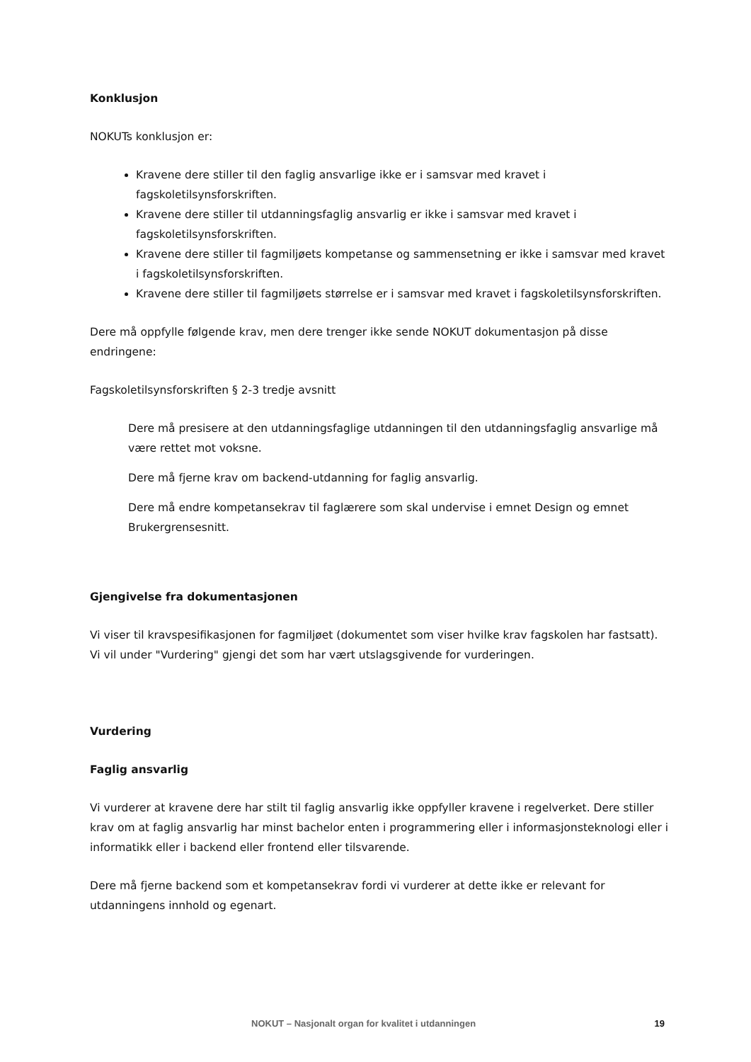Konklusjon
NOKUTs konklusjon er:
Kravene dere stiller til den faglig ansvarlige ikke er i samsvar med kravet i fagskoletilsynsforskriften.
Kravene dere stiller til utdanningsfaglig ansvarlig er ikke i samsvar med kravet i fagskoletilsynsforskriften.
Kravene dere stiller til fagmiljøets kompetanse og sammensetning er ikke i samsvar med kravet i fagskoletilsynsforskriften.
Kravene dere stiller til fagmiljøets størrelse er i samsvar med kravet i fagskoletilsynsforskriften.
Dere må oppfylle følgende krav, men dere trenger ikke sende NOKUT dokumentasjon på disse endringene:
Fagskoletilsynsforskriften § 2-3 tredje avsnitt
Dere må presisere at den utdanningsfaglige utdanningen til den utdanningsfaglig ansvarlige må være rettet mot voksne.
Dere må fjerne krav om backend-utdanning for faglig ansvarlig.
Dere må endre kompetansekrav til faglærere som skal undervise i emnet Design og emnet Brukergrensesnitt.
Gjengivelse fra dokumentasjonen
Vi viser til kravspesifikasjonen for fagmiljøet (dokumentet som viser hvilke krav fagskolen har fastsatt). Vi vil under "Vurdering" gjengi det som har vært utslagsgivende for vurderingen.
Vurdering
Faglig ansvarlig
Vi vurderer at kravene dere har stilt til faglig ansvarlig ikke oppfyller kravene i regelverket. Dere stiller krav om at faglig ansvarlig har minst bachelor enten i programmering eller i informasjonsteknologi eller i informatikk eller i backend eller frontend eller tilsvarende.
Dere må fjerne backend som et kompetansekrav fordi vi vurderer at dette ikke er relevant for utdanningens innhold og egenart.
NOKUT – Nasjonalt organ for kvalitet i utdanningen 19